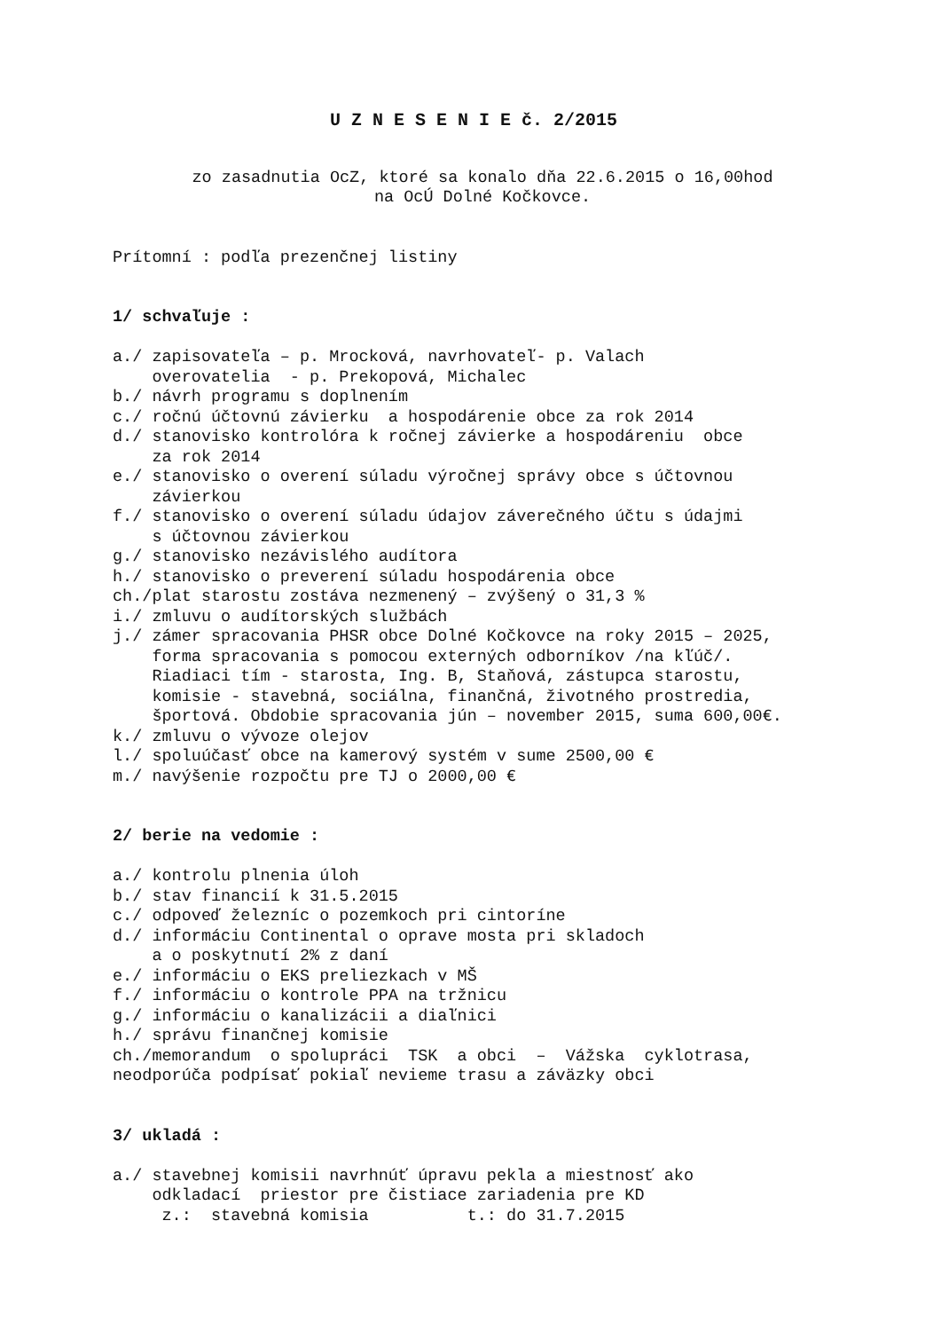U Z N E S E N I E č. 2/2015
zo zasadnutia OcZ, ktoré sa konalo dňa 22.6.2015 o 16,00hod
na OcÚ Dolné Kočkovce.
Prítomní : podľa prezenčnej listiny


1/ schvaľuje :

a./ zapisovateľa – p. Mrocková, navrhovateľ- p. Valach
    overovatelia  - p. Prekopová, Michalec
b./ návrh programu s doplnením
c./ ročnú účtovnú závierku  a hospodárenie obce za rok 2014
d./ stanovisko kontrolóra k ročnej závierke a hospodáreniu  obce
    za rok 2014
e./ stanovisko o overení súladu výročnej správy obce s účtovnou
    závierkou
f./ stanovisko o overení súladu údajov záverečného účtu s údajmi
    s účtovnou závierkou
g./ stanovisko nezávislého audítora
h./ stanovisko o preverení súladu hospodárenia obce
ch./plat starostu zostáva nezmenený – zvýšený o 31,3 %
i./ zmluvu o audítorských službách
j./ zámer spracovania PHSR obce Dolné Kočkovce na roky 2015 – 2025,
    forma spracovania s pomocou externých odborníkov /na kľúč/.
    Riadiaci tím - starosta, Ing. B, Staňová, zástupca starostu,
    komisie - stavebná, sociálna, finančná, životného prostredia,
    športová. Obdobie spracovania jún – november 2015, suma 600,00€.
k./ zmluvu o vývoze olejov
l./ spoluúčasť obce na kamerový systém v sume 2500,00 €
m./ navýšenie rozpočtu pre TJ o 2000,00 €


2/ berie na vedomie :

a./ kontrolu plnenia úloh
b./ stav financií k 31.5.2015
c./ odpoveď železníc o pozemkoch pri cintoríne
d./ informáciu Continental o oprave mosta pri skladoch
    a o poskytnutí 2% z daní
e./ informáciu o EKS preliezkach v MŠ
f./ informáciu o kontrole PPA na tržnicu
g./ informáciu o kanalizácii a diaľnici
h./ správu finančnej komisie
ch./memorandum  o spolupráci  TSK  a obci  –  Vážska  cyklotrasa,
neodporúča podpísať pokiaľ nevieme trasu a záväzky obci


3/ ukladá :

a./ stavebnej komisii navrhnúť úpravu pekla a miestnosť ako
    odkladací  priestor pre čistiace zariadenia pre KD
     z.:  stavebná komisia          t.: do 31.7.2015